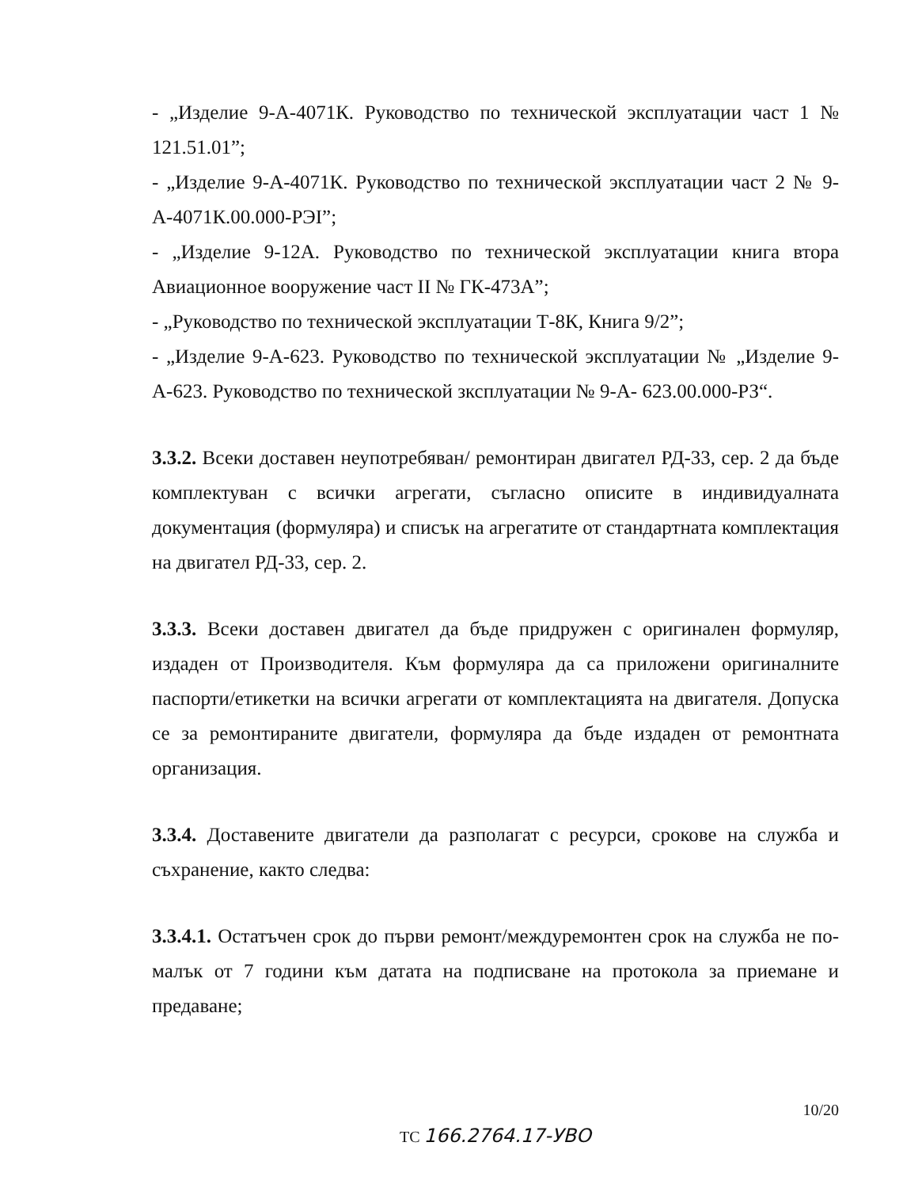- „Изделие 9-А-4071К. Руководство по технической эксплуатации част 1 № 121.51.01”;
- „Изделие 9-А-4071К. Руководство по технической эксплуатации част 2 № 9-А-4071К.00.000-РЭI”;
- „Изделие 9-12А. Руководство по технической эксплуатации книга втора Авиационное вооружение част II № ГК-473А”;
- „Руководство по технической эксплуатации Т-8К, Книга 9/2”;
- „Изделие 9-А-623. Руководство по технической эксплуатации № „Изделие 9-А-623. Руководство по технической зксплуатации № 9-А- 623.00.000-РЗ“.
3.3.2. Всеки доставен неупотребяван/ ремонтиран двигател РД-33, сер. 2 да бъде комплектуван с всички агрегати, съгласно описите в индивидуалната документация (формуляра) и списък на агрегатите от стандартната комплектация на двигател РД-33, сер. 2.
3.3.3. Всеки доставен двигател да бъде придружен с оригинален формуляр, издаден от Производителя. Към формуляра да са приложени оригиналните паспорти/етикетки на всички агрегати от комплектацията на двигателя. Допуска се за ремонтираните двигатели, формуляра да бъде издаден от ремонтната организация.
3.3.4. Доставените двигатели да разполагат с ресурси, срокове на служба и съхранение, както следва:
3.3.4.1. Остатъчен срок до първи ремонт/междуремонтен срок на служба не по-малък от 7 години към датата на подписване на протокола за приемане и предаване;
10/20
ТС 166.2764.17-УВО